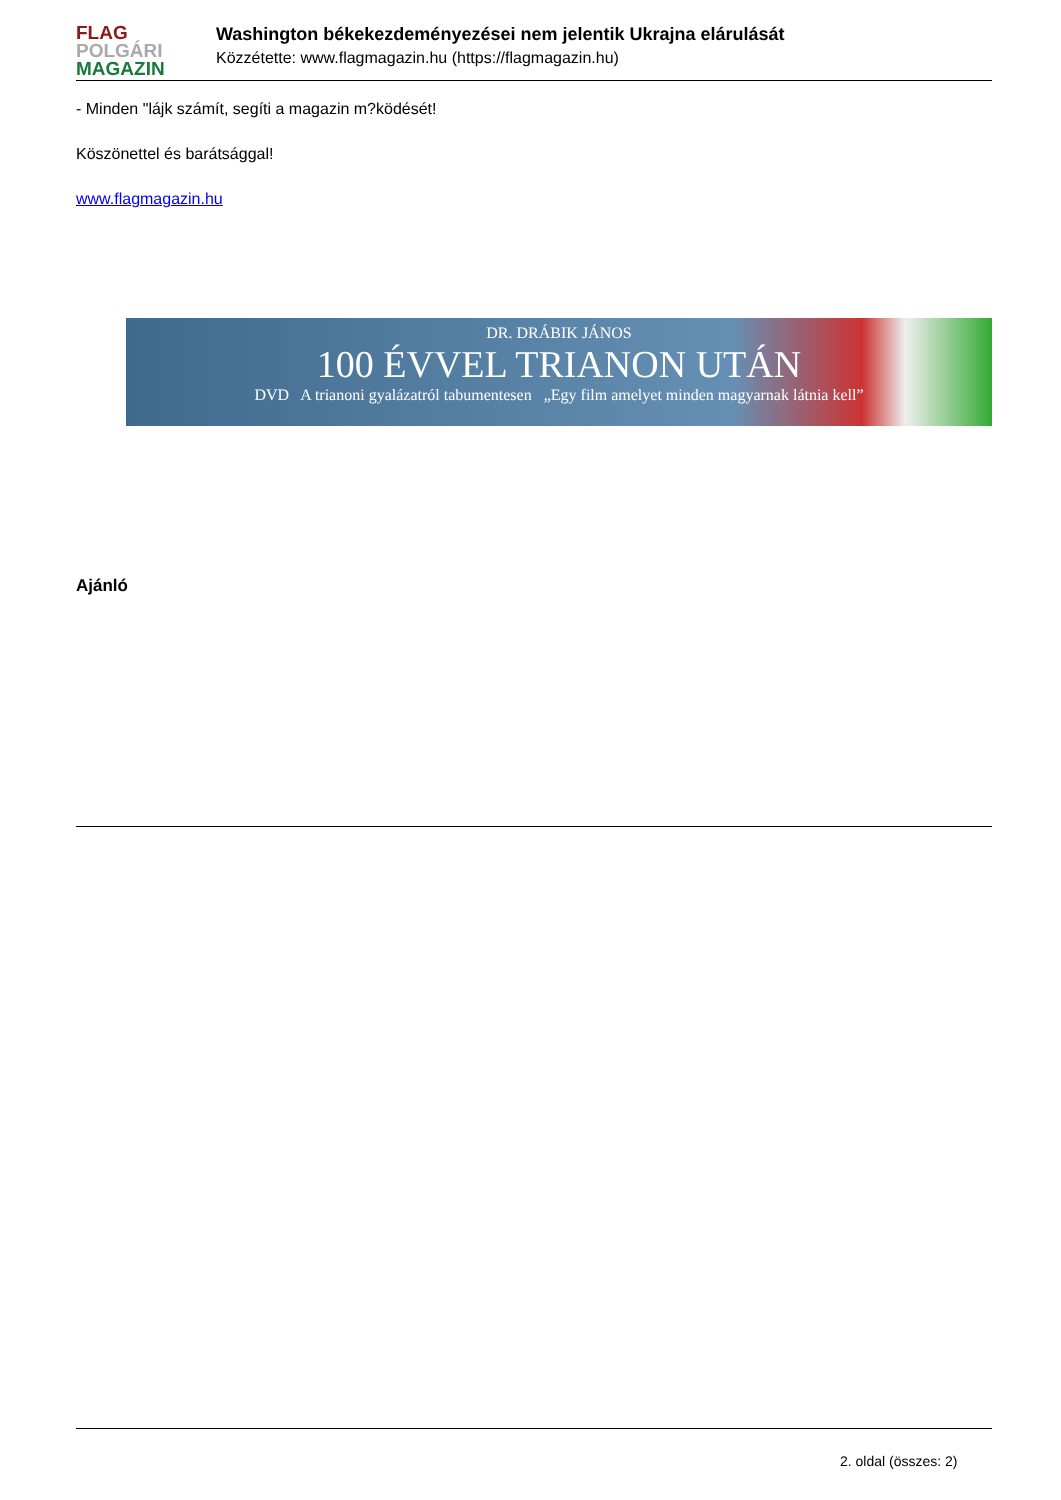FLAG
POLGÁRI
MAGAZIN
Washington békekezdeményezései nem jelentik Ukrajna elárulását
Közzétette: www.flagmagazin.hu (https://flagmagazin.hu)
- Minden "lájk számít, segíti a magazin m?ködését!
Köszönettel és barátsággal!
www.flagmagazin.hu
DR. DRÁBIK JÁNOS
100 ÉVVEL TRIANON UTÁN
DVD A trianoni gyalázatról tabumentesen „Egy film amelyet minden magyarnak látnia kell”
Ajánló
2. oldal (összes: 2)